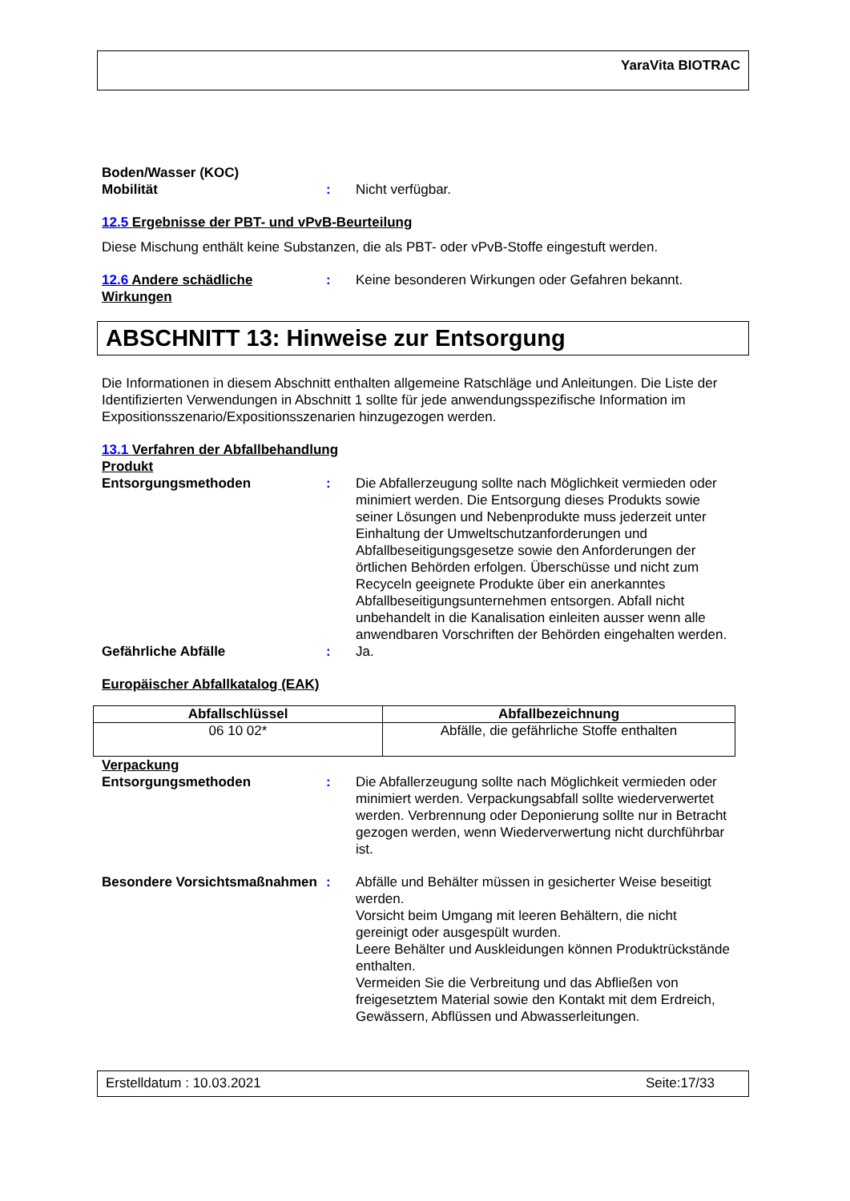YaraVita BIOTRAC
Boden/Wasser (KOC)
Mobilität : Nicht verfügbar.
12.5 Ergebnisse der PBT- und vPvB-Beurteilung
Diese Mischung enthält keine Substanzen, die als PBT- oder vPvB-Stoffe eingestuft werden.
12.6 Andere schädliche Wirkungen
: Keine besonderen Wirkungen oder Gefahren bekannt.
ABSCHNITT 13: Hinweise zur Entsorgung
Die Informationen in diesem Abschnitt enthalten allgemeine Ratschläge und Anleitungen. Die Liste der Identifizierten Verwendungen in Abschnitt 1 sollte für jede anwendungsspezifische Information im Expositionsszenario/Expositionsszenarien hinzugezogen werden.
13.1 Verfahren der Abfallbehandlung
Produkt
Entsorgungsmethoden : Die Abfallerzeugung sollte nach Möglichkeit vermieden oder minimiert werden. Die Entsorgung dieses Produkts sowie seiner Lösungen und Nebenprodukte muss jederzeit unter Einhaltung der Umweltschutzanforderungen und Abfallbeseitigungsgesetze sowie den Anforderungen der örtlichen Behörden erfolgen. Überschüsse und nicht zum Recyceln geeignete Produkte über ein anerkanntes Abfallbeseitigungsunternehmen entsorgen. Abfall nicht unbehandelt in die Kanalisation einleiten ausser wenn alle anwendbaren Vorschriften der Behörden eingehalten werden.
Gefährliche Abfälle : Ja.
Europäischer Abfallkatalog (EAK)
| Abfallschlüssel | Abfallbezeichnung |
| --- | --- |
| 06 10 02* | Abfälle, die gefährliche Stoffe enthalten |
Verpackung
Entsorgungsmethoden : Die Abfallerzeugung sollte nach Möglichkeit vermieden oder minimiert werden. Verpackungsabfall sollte wiederverwertet werden. Verbrennung oder Deponierung sollte nur in Betracht gezogen werden, wenn Wiederverwertung nicht durchführbar ist.
Besondere Vorsichtsmaßnahmen
: Abfälle und Behälter müssen in gesicherter Weise beseitigt werden.
Vorsicht beim Umgang mit leeren Behältern, die nicht gereinigt oder ausgespült wurden.
Leere Behälter und Auskleidungen können Produktrückstände enthalten.
Vermeiden Sie die Verbreitung und das Abfließen von freigesetztem Material sowie den Kontakt mit dem Erdreich, Gewässern, Abflüssen und Abwasserleitungen.
Erstelldatum : 10.03.2021 Seite:17/33